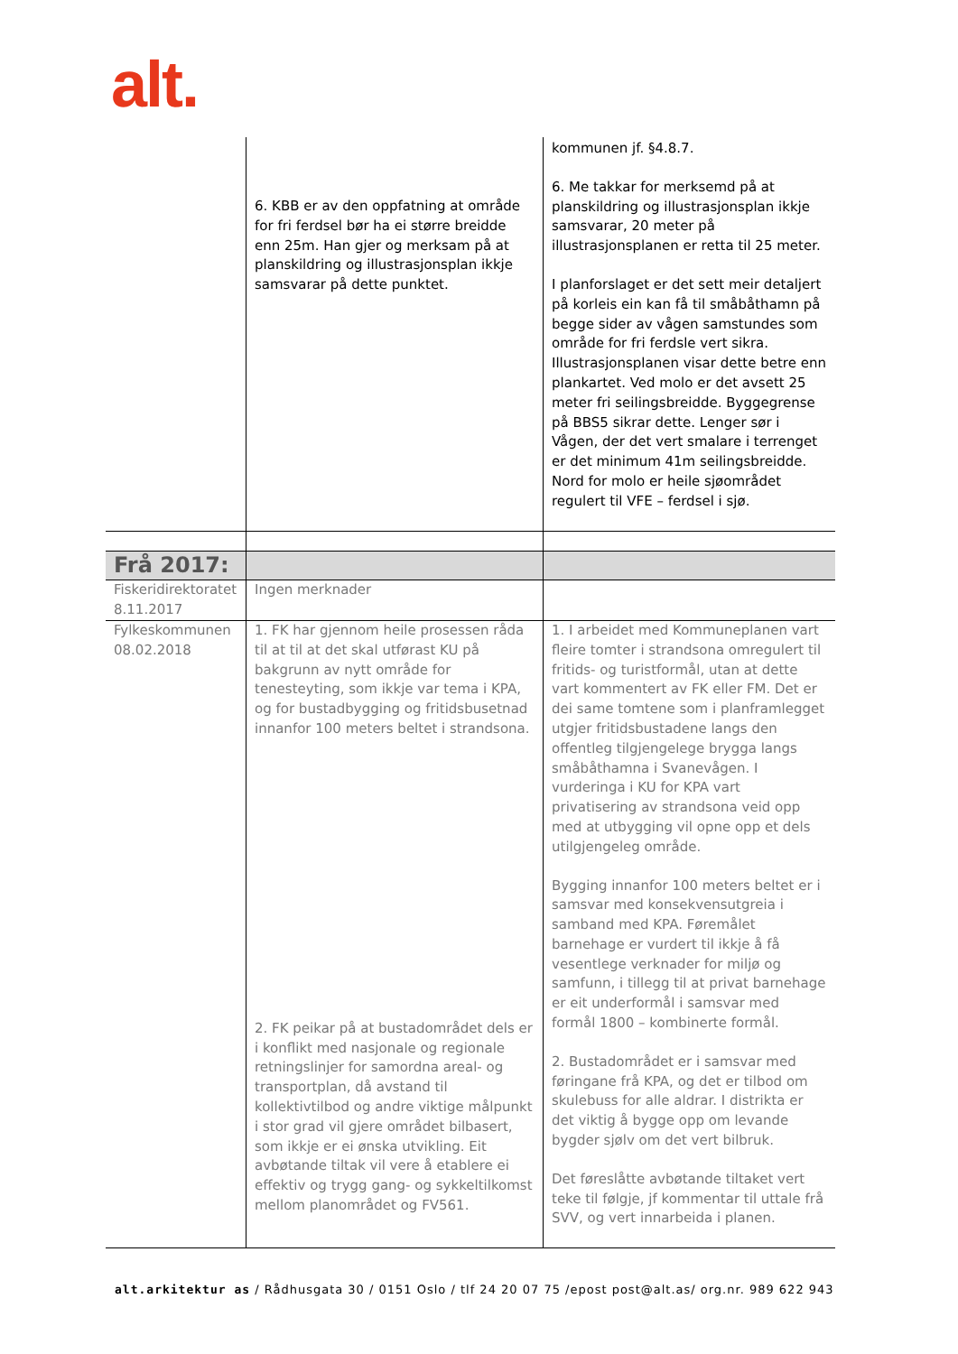alt.
| | 6. KBB er av den oppfatning at område for fri ferdsel bør ha ei større breidde enn 25m. Han gjer og merksam på at planskildring og illustrasjonsplan ikkje samsvarar på dette punktet. | kommunen jf. §4.8.7. 6. Me takkar for merksemd på at planskildring og illustrasjonsplan ikkje samsvarar, 20 meter på illustrasjonsplanen er retta til 25 meter. I planforslaget er det sett meir detaljert på korleis ein kan få til småbåthamn på begge sider av vågen samstundes som område for fri ferdsle vert sikra. Illustrasjonsplanen visar dette betre enn plankartet. Ved molo er det avsett 25 meter fri seilingsbreidde. Byggegrense på BBS5 sikrar dette. Lenger sør i Vågen, der det vert smalare i terrenget er det minimum 41m seilingsbreidde. Nord for molo er heile sjøområdet regulert til VFE – ferdsel i sjø. |
| Frå 2017: | | |
| Fiskeridirektoratet 8.11.2017 | Ingen merknader | |
| Fylkeskommunen 08.02.2018 | 1. FK har gjennom heile prosessen råda til at til at det skal utførast KU på bakgrunn av nytt område for tenesteyting, som ikkje var tema i KPA, og for bustadbygging og fritidsbusetnad innanfor 100 meters beltet i strandsona. 2. FK peikar på at bustadområdet dels er i konflikt med nasjonale og regionale retningslinjer for samordna areal- og transportplan, då avstand til kollektivtilbod og andre viktige målpunkt i stor grad vil gjere området bilbasert, som ikkje er ei ønska utvikling. Eit avbøtande tiltak vil vere å etablere ei effektiv og trygg gang- og sykkeltilkomst mellom planområdet og FV561. | 1. I arbeidet med Kommuneplanen vart fleire tomter i strandsona omregulert til fritids- og turistformål, utan at dette vart kommentert av FK eller FM. Det er dei same tomtene som i planframlegget utgjer fritidsbustadene langs den offentleg tilgjengelege brygga langs småbåthamna i Svanevågen. I vurderinga i KU for KPA vart privatisering av strandsona veid opp med at utbygging vil opne opp et dels utilgjengeleg område. Bygging innanfor 100 meters beltet er i samsvar med konsekvensutgreia i samband med KPA. Føremålet barnehage er vurdert til ikkje å få vesentlege verknader for miljø og samfunn, i tillegg til at privat barnehage er eit underformål i samsvar med formål 1800 – kombinerte formål. 2. Bustadområdet er i samsvar med føringane frå KPA, og det er tilbod om skulebuss for alle aldrar. I distrikta er det viktig å bygge opp om levande bygder sjølv om det vert bilbruk. Det føreslåtte avbøtande tiltaket vert teke til følgje, jf kommentar til uttale frå SVV, og vert innarbeida i planen. |
alt.arkitektur as / Rådhusgata 30 / 0151 Oslo / tlf 24 20 07 75 /epost post@alt.as/ org.nr. 989 622 943